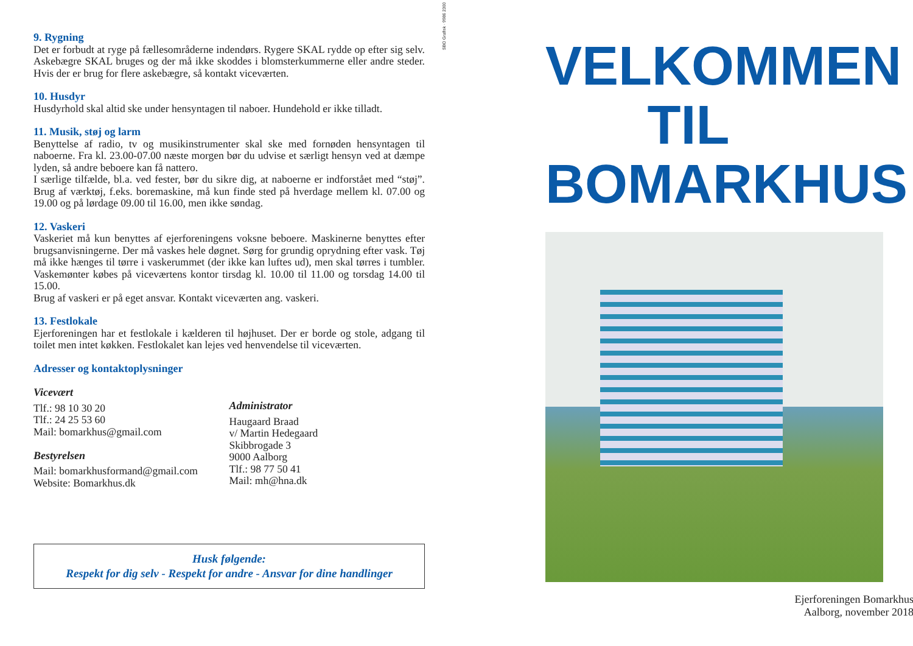9. Rygning
Det er forbudt at ryge på fællesområderne indendørs. Rygere SKAL rydde op efter sig selv. Askebægre SKAL bruges og der må ikke skoddes i blomsterkummerne eller andre steder. Hvis der er brug for flere askebægre, så kontakt viceværten.
10. Husdyr
Husdyrhold skal altid ske under hensyntagen til naboer. Hundehold er ikke tilladt.
11. Musik, støj og larm
Benyttelse af radio, tv og musikinstrumenter skal ske med fornøden hensyntagen til naboerne. Fra kl. 23.00-07.00 næste morgen bør du udvise et særligt hensyn ved at dæmpe lyden, så andre beboere kan få nattero.
I særlige tilfælde, bl.a. ved fester, bør du sikre dig, at naboerne er indforstået med “støj”. Brug af værktøj, f.eks. boremaskine, må kun finde sted på hverdage mellem kl. 07.00 og 19.00 og på lørdage 09.00 til 16.00, men ikke søndag.
12. Vaskeri
Vaskeriet må kun benyttes af ejerforeningens voksne beboere. Maskinerne benyttes efter brugsanvisningerne. Der må vaskes hele døgnet. Sørg for grundig oprydning efter vask. Tøj må ikke hænges til tørre i vaskerummet (der ikke kan luftes ud), men skal tørres i tumbler. Vaskemønter købes på viceværtens kontor tirsdag kl. 10.00 til 11.00 og torsdag 14.00 til 15.00.
Brug af vaskeri er på eget ansvar. Kontakt viceværten ang. vaskeri.
13. Festlokale
Ejerforeningen har et festlokale i kælderen til højhuset. Der er borde og stole, adgang til toilet men intet køkken. Festlokalet kan lejes ved henvendelse til viceværten.
Adresser og kontaktoplysninger
Vicevært
Tlf.: 98 10 30 20
Tlf.: 24 25 53 60
Mail: bomarkhus@gmail.com
Bestyrelsen
Mail: bomarkhusformand@gmail.com
Website: Bomarkhus.dk
Administrator
Haugaard Braad
v/ Martin Hedegaard
Skibbrogade 3
9000 Aalborg
Tlf.: 98 77 50 41
Mail: mh@hna.dk
Husk følgende:
Respekt for dig selv - Respekt for andre - Ansvar for dine handlinger
SBO Grafisk · 9986 2300
VELKOMMEN
TIL
BOMARKHUS
Ejerforeningen Bomarkhus
Aalborg, november 2018